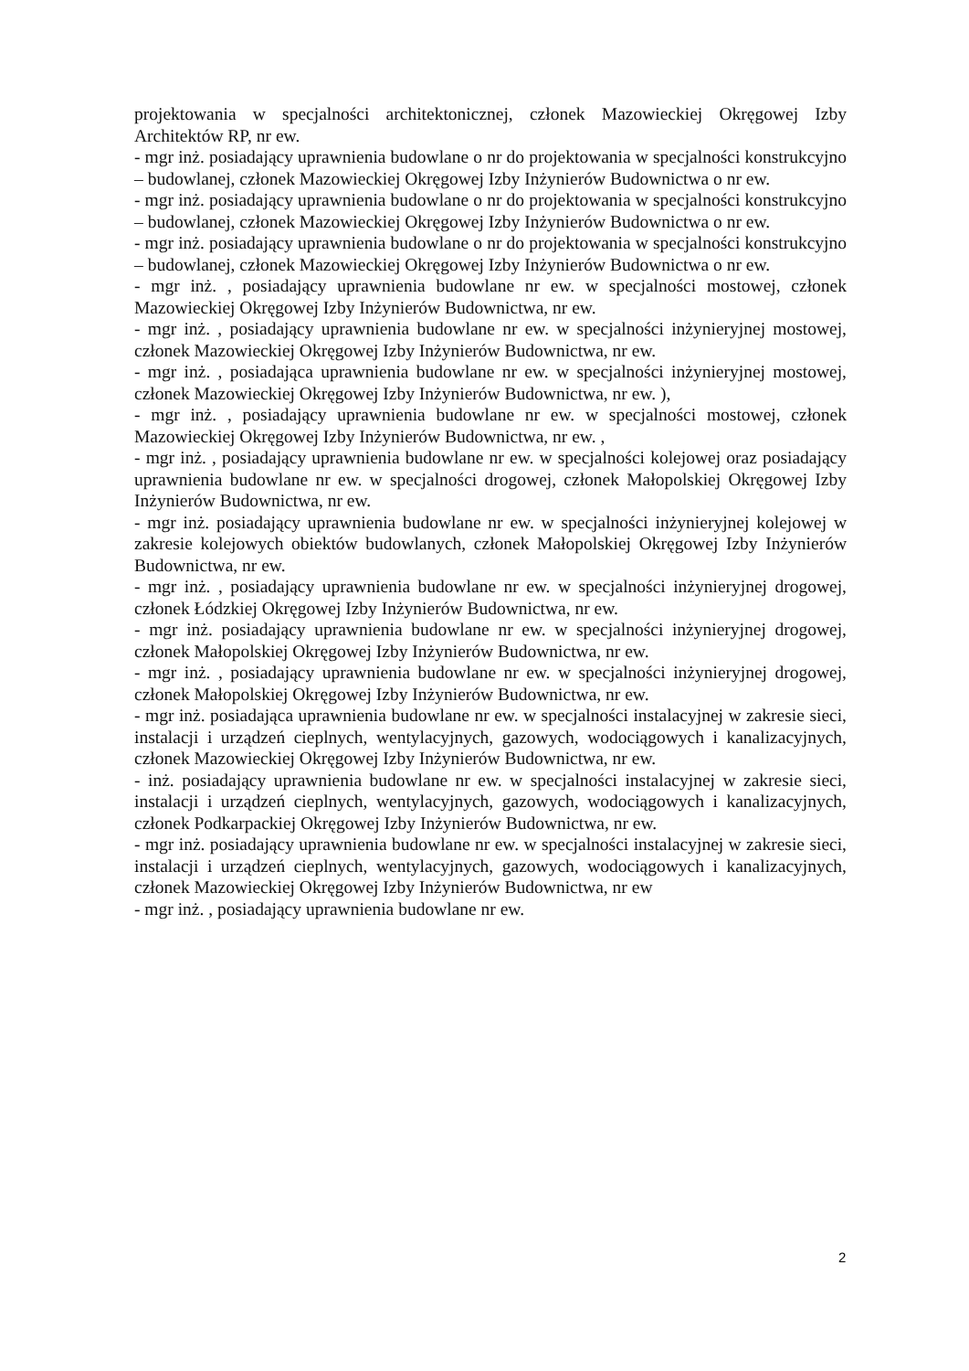projektowania w specjalności architektonicznej, członek Mazowieckiej Okręgowej Izby Architektów RP, nr ew.
- mgr inż. posiadający uprawnienia budowlane o nr do projektowania w specjalności konstrukcyjno – budowlanej, członek Mazowieckiej Okręgowej Izby Inżynierów Budownictwa o nr ew.
- mgr inż. posiadający uprawnienia budowlane o nr do projektowania w specjalności konstrukcyjno – budowlanej, członek Mazowieckiej Okręgowej Izby Inżynierów Budownictwa o nr ew.
- mgr inż. posiadający uprawnienia budowlane o nr do projektowania w specjalności konstrukcyjno – budowlanej, członek Mazowieckiej Okręgowej Izby Inżynierów Budownictwa o nr ew.
- mgr inż. , posiadający uprawnienia budowlane nr ew. w specjalności mostowej, członek Mazowieckiej Okręgowej Izby Inżynierów Budownictwa, nr ew.
- mgr inż. , posiadający uprawnienia budowlane nr ew. w specjalności inżynieryjnej mostowej, członek Mazowieckiej Okręgowej Izby Inżynierów Budownictwa, nr ew.
- mgr inż. , posiadająca uprawnienia budowlane nr ew. w specjalności inżynieryjnej mostowej, członek Mazowieckiej Okręgowej Izby Inżynierów Budownictwa, nr ew. ),
- mgr inż. , posiadający uprawnienia budowlane nr ew. w specjalności mostowej, członek Mazowieckiej Okręgowej Izby Inżynierów Budownictwa, nr ew. ,
- mgr inż. , posiadający uprawnienia budowlane nr ew. w specjalności kolejowej oraz posiadający uprawnienia budowlane nr ew. w specjalności drogowej, członek Małopolskiej Okręgowej Izby Inżynierów Budownictwa, nr ew.
- mgr inż. posiadający uprawnienia budowlane nr ew. w specjalności inżynieryjnej kolejowej w zakresie kolejowych obiektów budowlanych, członek Małopolskiej Okręgowej Izby Inżynierów Budownictwa, nr ew.
- mgr inż. , posiadający uprawnienia budowlane nr ew. w specjalności inżynieryjnej drogowej, członek Łódzkiej Okręgowej Izby Inżynierów Budownictwa, nr ew.
- mgr inż. posiadający uprawnienia budowlane nr ew. w specjalności inżynieryjnej drogowej, członek Małopolskiej Okręgowej Izby Inżynierów Budownictwa, nr ew.
- mgr inż. , posiadający uprawnienia budowlane nr ew. w specjalności inżynieryjnej drogowej, członek Małopolskiej Okręgowej Izby Inżynierów Budownictwa, nr ew.
- mgr inż. posiadająca uprawnienia budowlane nr ew. w specjalności instalacyjnej w zakresie sieci, instalacji i urządzeń cieplnych, wentylacyjnych, gazowych, wodociągowych i kanalizacyjnych, członek Mazowieckiej Okręgowej Izby Inżynierów Budownictwa, nr ew.
- inż. posiadający uprawnienia budowlane nr ew. w specjalności instalacyjnej w zakresie sieci, instalacji i urządzeń cieplnych, wentylacyjnych, gazowych, wodociągowych i kanalizacyjnych, członek Podkarpackiej Okręgowej Izby Inżynierów Budownictwa, nr ew.
- mgr inż. posiadający uprawnienia budowlane nr ew. w specjalności instalacyjnej w zakresie sieci, instalacji i urządzeń cieplnych, wentylacyjnych, gazowych, wodociągowych i kanalizacyjnych, członek Mazowieckiej Okręgowej Izby Inżynierów Budownictwa, nr ew
- mgr inż. , posiadający uprawnienia budowlane nr ew.
2